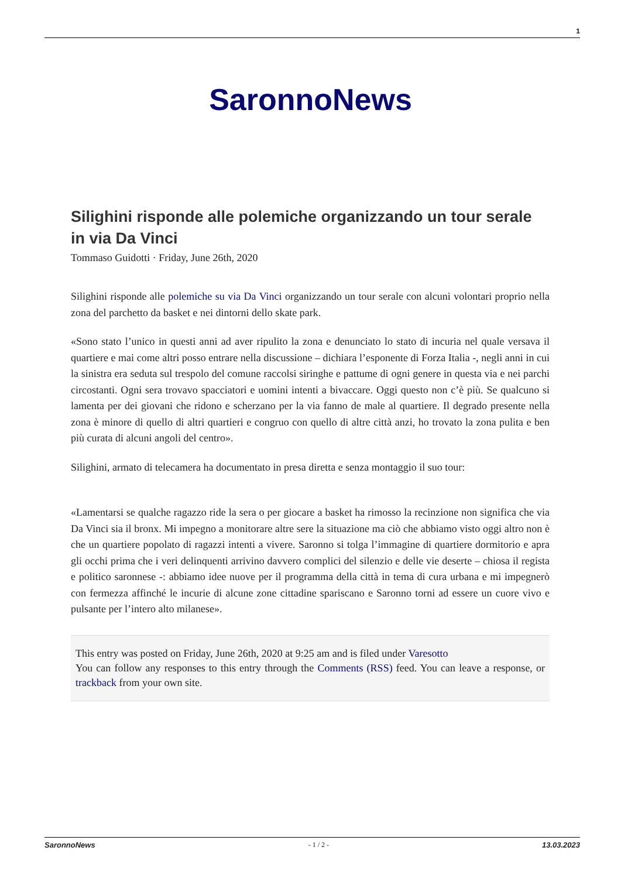1
SaronnoNews
Silighini risponde alle polemiche organizzando un tour serale in via Da Vinci
Tommaso Guidotti · Friday, June 26th, 2020
Silighini risponde alle polemiche su via Da Vinci organizzando un tour serale con alcuni volontari proprio nella zona del parchetto da basket e nei dintorni dello skate park.
«Sono stato l’unico in questi anni ad aver ripulito la zona e denunciato lo stato di incuria nel quale versava il quartiere e mai come altri posso entrare nella discussione – dichiara l’esponente di Forza Italia -, negli anni in cui la sinistra era seduta sul trespolo del comune raccolsi siringhe e pattume di ogni genere in questa via e nei parchi circostanti. Ogni sera trovavo spacciatori e uomini intenti a bivaccare. Oggi questo non c’è più. Se qualcuno si lamenta per dei giovani che ridono e scherzano per la via fanno de male al quartiere. Il degrado presente nella zona è minore di quello di altri quartieri e congruo con quello di altre città anzi, ho trovato la zona pulita e ben più curata di alcuni angoli del centro».
Silighini, armato di telecamera ha documentato in presa diretta e senza montaggio il suo tour:
«Lamentarsi se qualche ragazzo ride la sera o per giocare a basket ha rimosso la recinzione non significa che via Da Vinci sia il bronx. Mi impegno a monitorare altre sere la situazione ma ciò che abbiamo visto oggi altro non è che un quartiere popolato di ragazzi intenti a vivere. Saronno si tolga l’immagine di quartiere dormitorio e apra gli occhi prima che i veri delinquenti arrivino davvero complici del silenzio e delle vie deserte – chiosa il regista e politico saronnese -: abbiamo idee nuove per il programma della città in tema di cura urbana e mi impegnerò con fermezza affinché le incurie di alcune zone cittadine spariscano e Saronno torni ad essere un cuore vivo e pulsante per l’intero alto milanese».
This entry was posted on Friday, June 26th, 2020 at 9:25 am and is filed under Varesotto
You can follow any responses to this entry through the Comments (RSS) feed. You can leave a response, or trackback from your own site.
SaronnoNews - 1 / 2 - 13.03.2023